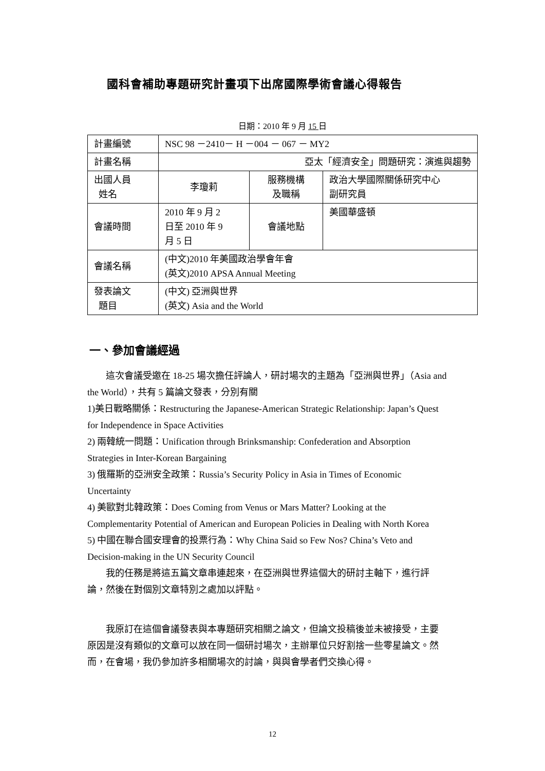國科會補助專題研究計畫項下出席國際學術會議心得報告
日期：2010 年 9 月 15 日
| 計畫編號 | NSC 98 －2410－ H －004 － 067 － MY2 | | |
| 計畫名稱 | 亞太「經濟安全」問題研究：演進與趨勢 | | |
| 出國人員 姓名 | 李瓊莉 | 服務機構 及職稱 | 政治大學國際關係研究中心 副研究員 |
| 會議時間 | 2010 年 9 月 2 日至 2010 年 9 月 5 日 | 會議地點 | 美國華盛頓 |
| 會議名稱 | (中文)2010 年美國政治學會年會 (英文)2010 APSA Annual Meeting | | |
| 發表論文 題目 | (中文) 亞洲與世界 (英文) Asia and the World | | |
一、參加會議經過
這次會議受邀在 18-25 場次擔任評論人，研討場次的主題為「亞洲與世界」（Asia and the World），共有 5 篇論文發表，分別有關
1)美日戰略關係：Restructuring the Japanese-American Strategic Relationship: Japan’s Quest for Independence in Space Activities
2) 兩韓統一問題：Unification through Brinksmanship: Confederation and Absorption Strategies in Inter-Korean Bargaining
3) 俄羅斯的亞洲安全政策：Russia’s Security Policy in Asia in Times of Economic Uncertainty
4) 美歐對北韓政策：Does Coming from Venus or Mars Matter? Looking at the Complementarity Potential of American and European Policies in Dealing with North Korea
5) 中國在聯合國安理會的投票行為：Why China Said so Few Nos? China’s Veto and Decision-making in the UN Security Council
我的任務是將這五篇文章串連起來，在亞洲與世界這個大的研討主軸下，進行評論，然後在對個別文章特別之處加以評點。
我原訂在這個會議發表與本專題研究相關之論文，但論文投稿後並未被接受，主要原因是沒有類似的文章可以放在同一個研討場次，主辦單位只好割捨一些零星論文。然而，在會場，我仍參加許多相關場次的討論，與與會學者們交換心得。
12